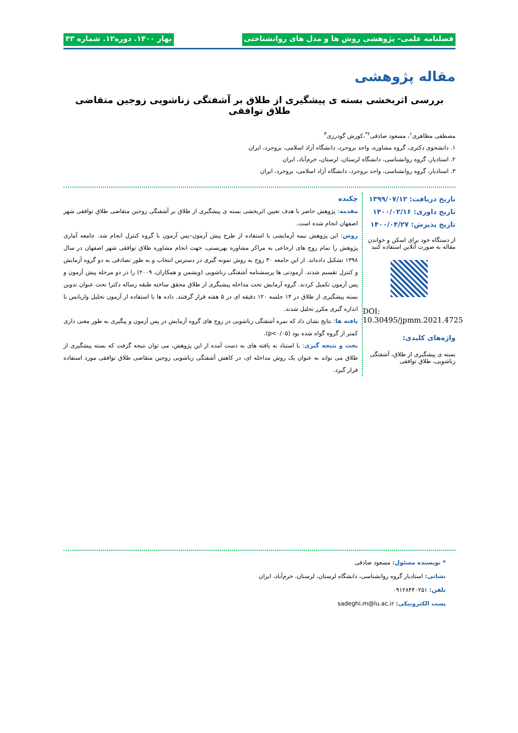فصلنامه علمی– پژوهشی روش ها و مدل های روانشناختی بهار ۱۴۰۰. دوره۱۲. شماره ۴۳
مقاله پژوهشی
بررسی اثربخشی بسته ی پیشگیری از طلاق بر آشفتگی زناشویی زوجین متقاضی طلاق توافقی
مصطفی مظاهری<sup>۱</sup>، مسعود صادقی<sup>۲*</sup>،کورش گودرزی<sup>۳</sup>
۱. دانشجوی دکتری، گروه مشاوره، واحد بروجرد، دانشگاه آزاد اسلامی، بروجرد، ایران
۲. استادیار، گروه روانشناسی، دانشگاه لرستان، لرستان، خرم‌آباد، ایران
۳. استادیار، گروه روانشناسی، واحد بروجرد، دانشگاه آزاد اسلامی، بروجرد، ایران
تاریخ دریافت: ۱۳۹۹/۰۷/۱۲
تاریخ داوری: ۱۴۰۰/۰۲/۱۶
تاریخ پذیرش: ۱۴۰۰/۰۴/۲۷
از دستگاه خود برای اسکن و خواندن مقاله به صورت آنلاین استفاده کنید
DOI: 10.30495/jpmm.2021.4725
واژه‌های کلیدی:
بسته ی پیشگیری از طلاق، آشفتگی زناشویی، طلاق توافقی
چکیده
مقدمه: پژوهش حاضر با هدف تعیین اثربخشی بسته ی پیشگیری از طلاق بر آشفتگی زوجین متقاضی طلاق توافقی شهر اصفهان انجام شده است.
روش: این پژوهش نیمه آزمایشی با استفاده از طرح پیش آزمون–پس آزمون با گروه کنترل انجام شد. جامعه آماری پژوهش را تمام زوج های ارجاعی به مراکز مشاوره بهزیستی، جهت انجام مشاوره طلاق توافقی شهر اصفهان در سال ۱۳۹۸ تشکیل داده‌اند. از این جامعه ۳۰ زوج به روش نمونه گیری در دسترس انتخاب و به طور تصادفی به دو گروه آزمایش و کنترل تقسیم شدند. آزمودنی ها پرسشنامه آشفتگی زناشویی (ویشمن و همکاران، ۲۰۰۹) را در دو مرحله پیش آزمون و پس آزمون تکمیل کردند. گروه آزمایش تحت مداخله پیشیگری از طلاق محقق ساخته طبقه رساله دکترا تحت عنوان تدوین بسته پیشگیری از طلاق در ۱۴ جلسه ۱۲۰ دقیقه ای در ۵ هفته قرار گرفتند. داده ها با استفاده از آزمون تحلیل واریانس با اندازه گیری مکرر تحلیل شدند.
یافته ها: نتایج نشان داد که نمره آشفتگی زناشویی در زوج های گروه آزمایش در پس آزمون و پیگیری به طور معنی داری کمتر از گروه گواه شده بود (p<۰/۰۵).
بحث و نتیجه گیری: با استناد به یافته های به دست آمده از این پژوهش، می توان نتیجه گرفت که بسته پیشگیری از طلاق می تواند به عنوان یک روش مداخله ای، در کاهش آشفتگی زناشویی زوجین متقاضی طلاق توافقی مورد استفاده قرار گیرد.
* نویسنده مسئول: مسعود صادقی
نشانی: استادیار گروه روانشناسی، دانشگاه لرستان، لرستان، خرم‌آباد، ایران
تلفن: ۰۹۱۲۸۴۴۰۲۵۱
پست الکترونیکی: sadeghi.m@lu.ac.ir